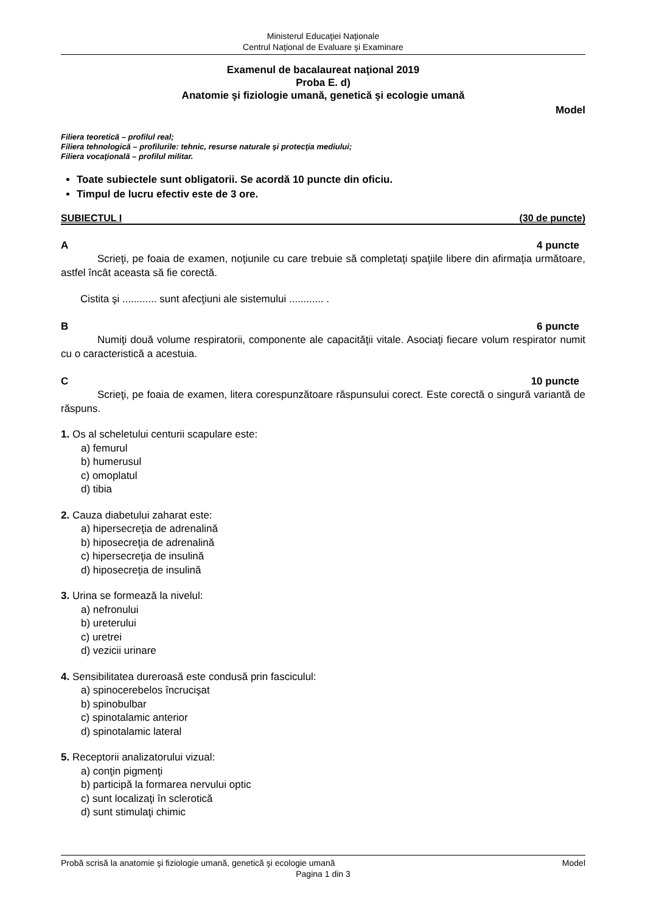Ministerul Educaţiei Naţionale
Centrul Naţional de Evaluare şi Examinare
Examenul de bacalaureat naţional 2019
Proba E. d)
Anatomie şi fiziologie umană, genetică şi ecologie umană
Model
Filiera teoretică – profilul real;
Filiera tehnologică – profilurile: tehnic, resurse naturale şi protecţia mediului;
Filiera vocaţională – profilul militar.
Toate subiectele sunt obligatorii. Se acordă 10 puncte din oficiu.
Timpul de lucru efectiv este de 3 ore.
SUBIECTUL I (30 de puncte)
A 4 puncte
Scrieţi, pe foaia de examen, noţiunile cu care trebuie să completaţi spaţiile libere din afirmaţia următoare, astfel încât aceasta să fie corectă.
Cistita şi ............ sunt afecţiuni ale sistemului ............ .
B 6 puncte
Numiţi două volume respiratorii, componente ale capacităţii vitale. Asociaţi fiecare volum respirator numit cu o caracteristică a acestuia.
C 10 puncte
Scrieţi, pe foaia de examen, litera corespunzătoare răspunsului corect. Este corectă o singură variantă de răspuns.
1. Os al scheletului centurii scapulare este:
a) femurul
b) humerusul
c) omoplatul
d) tibia
2. Cauza diabetului zaharat este:
a) hipersecreţia de adrenalină
b) hiposecreţia de adrenalină
c) hipersecreţia de insulină
d) hiposecreţia de insulină
3. Urina se formează la nivelul:
a) nefronului
b) ureterului
c) uretrei
d) vezicii urinare
4. Sensibilitatea dureroasă este condusă prin fasciculul:
a) spinocerebelos încrucişat
b) spinobulbar
c) spinotalamic anterior
d) spinotalamic lateral
5. Receptorii analizatorului vizual:
a) conţin pigmenţi
b) participă la formarea nervului optic
c) sunt localizaţi în sclerotică
d) sunt stimulaţi chimic
Probă scrisă la anatomie şi fiziologie umană, genetică şi ecologie umană Model
Pagina 1 din 3